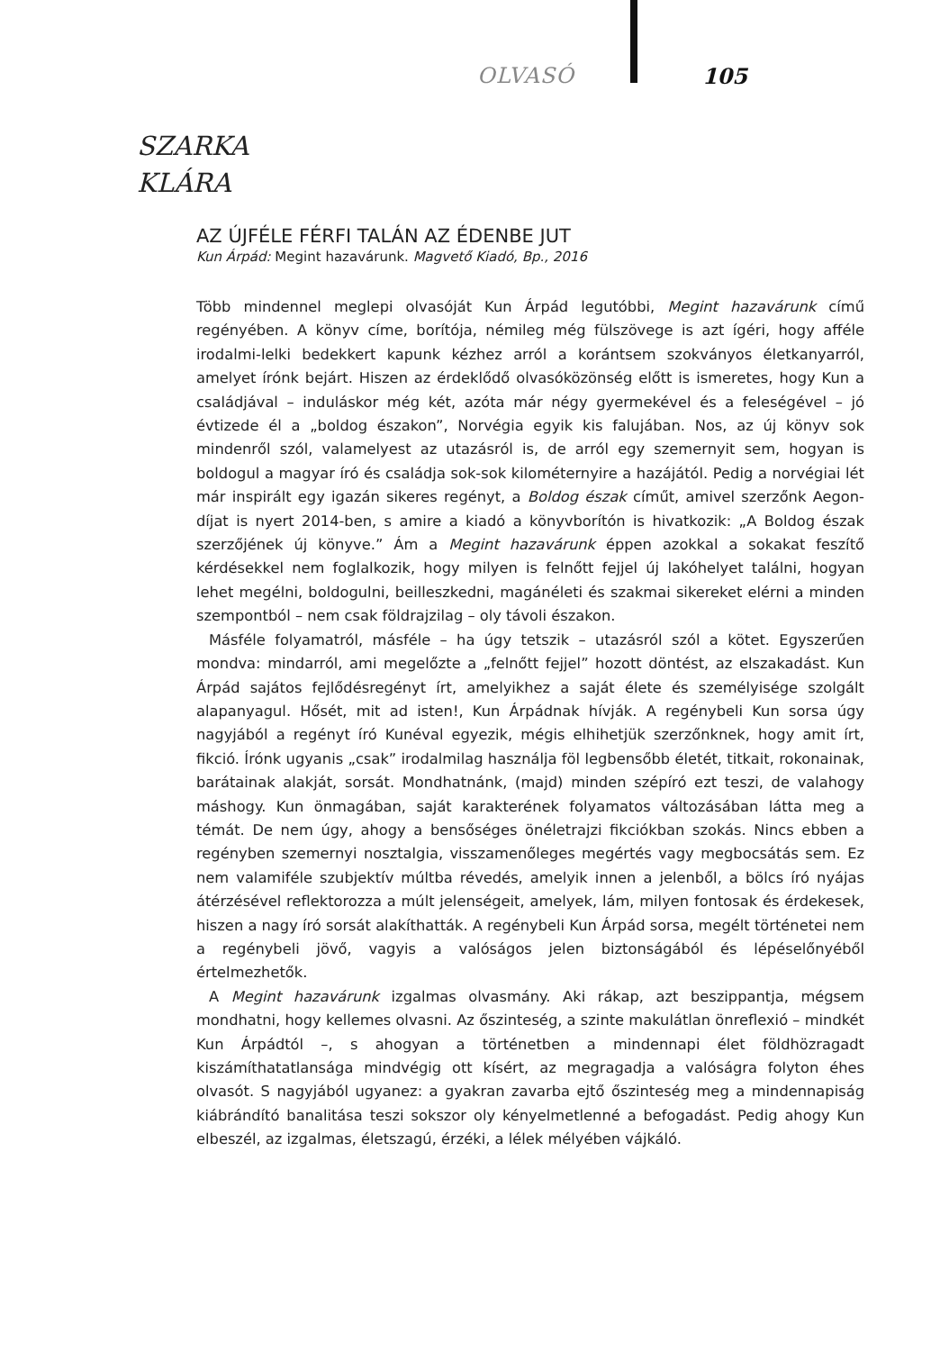OLVASÓ 105
SZARKA
KLÁRA
AZ ÚJFÉLE FÉRFI TALÁN AZ ÉDENBE JUT
Kun Árpád: Megint hazavárunk. Magvető Kiadó, Bp., 2016
Több mindennel meglepi olvasóját Kun Árpád legutóbbi, Megint hazavárunk című regényében. A könyv címe, borítója, némileg még fülszövege is azt ígéri, hogy afféle irodalmi-lelki bedekkert kapunk kézhez arról a korántsem szokványos életkanyarról, amelyet írónk bejárt. Hiszen az érdeklődő olvasóközönség előtt is ismeretes, hogy Kun a családjával – induláskor még két, azóta már négy gyermekével és a feleségével – jó évtizede él a „boldog északon”, Norvégia egyik kis falujában. Nos, az új könyv sok mindenről szól, valamelyest az utazásról is, de arról egy szemernyit sem, hogyan is boldogul a magyar író és családja sok-sok kilométernyire a hazájától. Pedig a norvégiai lét már inspirált egy igazán sikeres regényt, a Boldog észak címűt, amivel szerzőnk Aegon-díjat is nyert 2014-ben, s amire a kiadó a könyvborítón is hivatkozik: „A Boldog észak szerzőjének új könyve.” Ám a Megint hazavárunk éppen azokkal a sokakat feszítő kérdésekkel nem foglalkozik, hogy milyen is felnőtt fejjel új lakóhelyet találni, hogyan lehet megélni, boldogulni, beilleszkedni, magánéleti és szakmai sikereket elérni a minden szempontból – nem csak földrajzilag – oly távoli északon.
Másféle folyamatról, másféle – ha úgy tetszik – utazásról szól a kötet. Egyszerűen mondva: mindarról, ami megelőzte a „felnőtt fejjel” hozott döntést, az elszakadást. Kun Árpád sajátos fejlődésregényt írt, amelyikhez a saját élete és személyisége szolgált alapanyagul. Hősét, mit ad isten!, Kun Árpádnak hívják. A regénybeli Kun sorsa úgy nagyjából a regényt író Kunéval egyezik, mégis elhihetjük szerzőnknek, hogy amit írt, fikció. Írónk ugyanis „csak” irodalmilag használja föl legbensőbb életét, titkait, rokonainak, barátainak alakját, sorsát. Mondhatnánk, (majd) minden szépíró ezt teszi, de valahogy máshogy. Kun önmagában, saját karakterének folyamatos változásában látta meg a témát. De nem úgy, ahogy a bensőséges önéletrajzi fikciókban szokás. Nincs ebben a regényben szemernyi nosztalgia, visszamenőleges megértés vagy megbocsátás sem. Ez nem valamiféle szubjektív múltba révedés, amelyik innen a jelenből, a bölcs író nyájas átérzésével reflektorozza a múlt jelenségeit, amelyek, lám, milyen fontosak és érdekesek, hiszen a nagy író sorsát alakíthatták. A regénybeli Kun Árpád sorsa, megélt történetei nem a regénybeli jövő, vagyis a valóságos jelen biztonságából és lépéselőnyéből értelmezhetők.
A Megint hazavárunk izgalmas olvasmány. Aki rákap, azt beszippantja, mégsem mondhatni, hogy kellemes olvasni. Az őszinteség, a szinte makulátlan önreflexió – mindkét Kun Árpádtól –, s ahogyan a történetben a mindennapi élet földhözragadt kiszámíthatatlansága mindvégig ott kísért, az megragadja a valóságra folyton éhes olvasót. S nagyjából ugyanez: a gyakran zavarba ejtő őszinteség meg a mindennapiság kiábrándító banalitása teszi sokszor oly kényelmetlenné a befogadást. Pedig ahogy Kun elbeszél, az izgalmas, életszagú, érzéki, a lélek mélyében vájkáló.